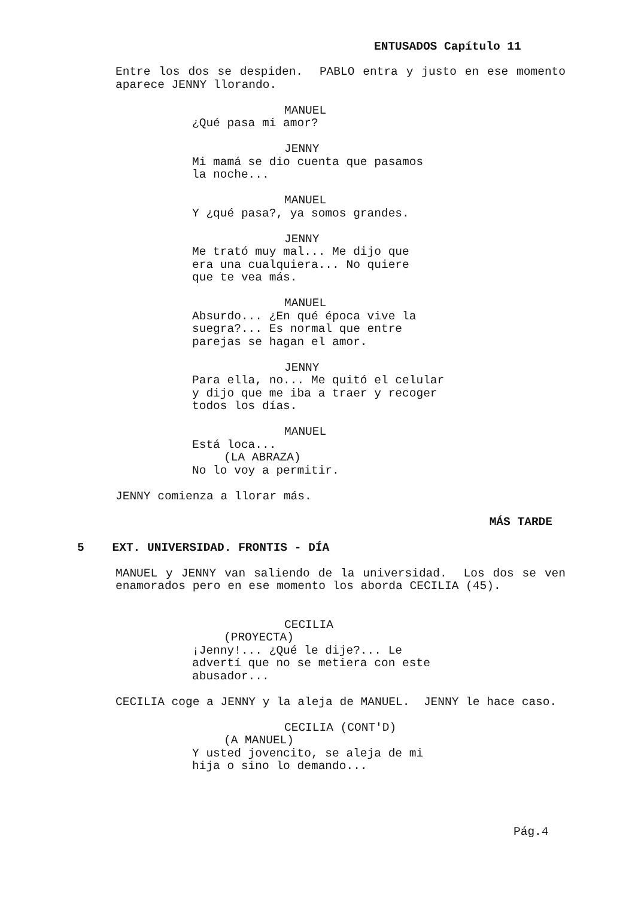ENTUSADOS Capítulo 11
Entre los dos se despiden. PABLO entra y justo en ese momento aparece JENNY llorando.
MANUEL
¿Qué pasa mi amor?
JENNY
Mi mamá se dio cuenta que pasamos
la noche...
MANUEL
Y ¿qué pasa?, ya somos grandes.
JENNY
Me trató muy mal... Me dijo que
era una cualquiera... No quiere
que te vea más.
MANUEL
Absurdo... ¿En qué época vive la
suegra?... Es normal que entre
parejas se hagan el amor.
JENNY
Para ella, no... Me quitó el celular
y dijo que me iba a traer y recoger
todos los días.
MANUEL
Está loca...
(LA ABRAZA)
No lo voy a permitir.
JENNY comienza a llorar más.
MÁS TARDE
5 EXT. UNIVERSIDAD. FRONTIS - DÍA
MANUEL y JENNY van saliendo de la universidad. Los dos se ven enamorados pero en ese momento los aborda CECILIA (45).
CECILIA
(PROYECTA)
¡Jenny!... ¿Qué le dije?... Le
advertí que no se metiera con este
abusador...
CECILIA coge a JENNY y la aleja de MANUEL. JENNY le hace caso.
CECILIA (CONT'D)
(A MANUEL)
Y usted jovencito, se aleja de mi
hija o sino lo demando...
Pág.4